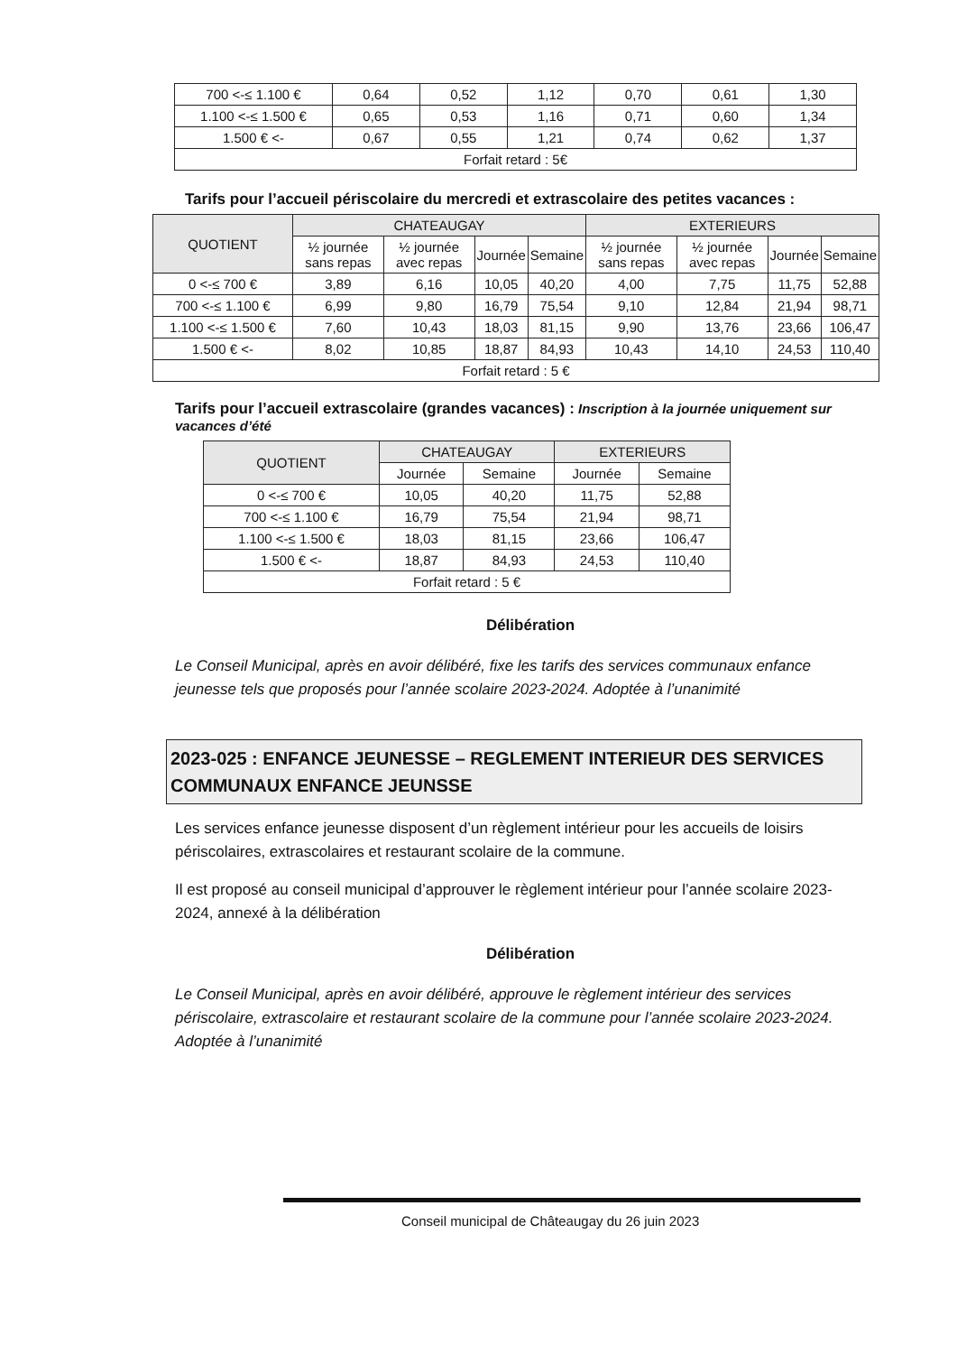| 700 <-≤ 1.100 € | 0,64 | 0,52 | 1,12 | 0,70 | 0,61 | 1,30 |
| 1.100 <-≤ 1.500 € | 0,65 | 0,53 | 1,16 | 0,71 | 0,60 | 1,34 |
| 1.500 € <- | 0,67 | 0,55 | 1,21 | 0,74 | 0,62 | 1,37 |
| Forfait retard : 5€ | | | | | | |
Tarifs pour l’accueil périscolaire du mercredi et extrascolaire des petites vacances :
| QUOTIENT | CHATEAUGAY | | | | EXTERIEURS | | | |
| --- | --- | --- | --- | --- | --- | --- | --- | --- |
| | ½ journée sans repas | ½ journée avec repas | Journée | Semaine | ½ journée sans repas | ½ journée avec repas | Journée | Semaine |
| 0 <-≤ 700 € | 3,89 | 6,16 | 10,05 | 40,20 | 4,00 | 7,75 | 11,75 | 52,88 |
| 700 <-≤ 1.100 € | 6,99 | 9,80 | 16,79 | 75,54 | 9,10 | 12,84 | 21,94 | 98,71 |
| 1.100 <-≤ 1.500 € | 7,60 | 10,43 | 18,03 | 81,15 | 9,90 | 13,76 | 23,66 | 106,47 |
| 1.500 € <- | 8,02 | 10,85 | 18,87 | 84,93 | 10,43 | 14,10 | 24,53 | 110,40 |
| Forfait retard : 5 € | | | | | | | | |
Tarifs pour l’accueil extrascolaire (grandes vacances) : Inscription à la journée uniquement sur vacances d’été
| QUOTIENT | CHATEAUGAY | | EXTERIEURS | |
| --- | --- | --- | --- | --- |
| | Journée | Semaine | Journée | Semaine |
| 0 <-≤ 700 € | 10,05 | 40,20 | 11,75 | 52,88 |
| 700 <-≤ 1.100 € | 16,79 | 75,54 | 21,94 | 98,71 |
| 1.100 <-≤ 1.500 € | 18,03 | 81,15 | 23,66 | 106,47 |
| 1.500 € <- | 18,87 | 84,93 | 24,53 | 110,40 |
| Forfait retard : 5 € | | | | |
Délibération
Le Conseil Municipal, après en avoir délibéré, fixe les tarifs des services communaux enfance jeunesse tels que proposés pour l’année scolaire 2023-2024. Adoptée à l’unanimité
2023-025 : ENFANCE JEUNESSE – REGLEMENT INTERIEUR DES SERVICES COMMUNAUX ENFANCE JEUNSSE
Les services enfance jeunesse disposent d’un règlement intérieur pour les accueils de loisirs périscolaires, extrascolaires et restaurant scolaire de la commune.
Il est proposé au conseil municipal d’approuver le règlement intérieur pour l’année scolaire 2023-2024, annexé à la délibération
Délibération
Le Conseil Municipal, après en avoir délibéré, approuve le règlement intérieur des services périscolaire, extrascolaire et restaurant scolaire de la commune pour l’année scolaire 2023-2024. Adoptée à l’unanimité
Conseil municipal de Châteaugay du 26 juin 2023